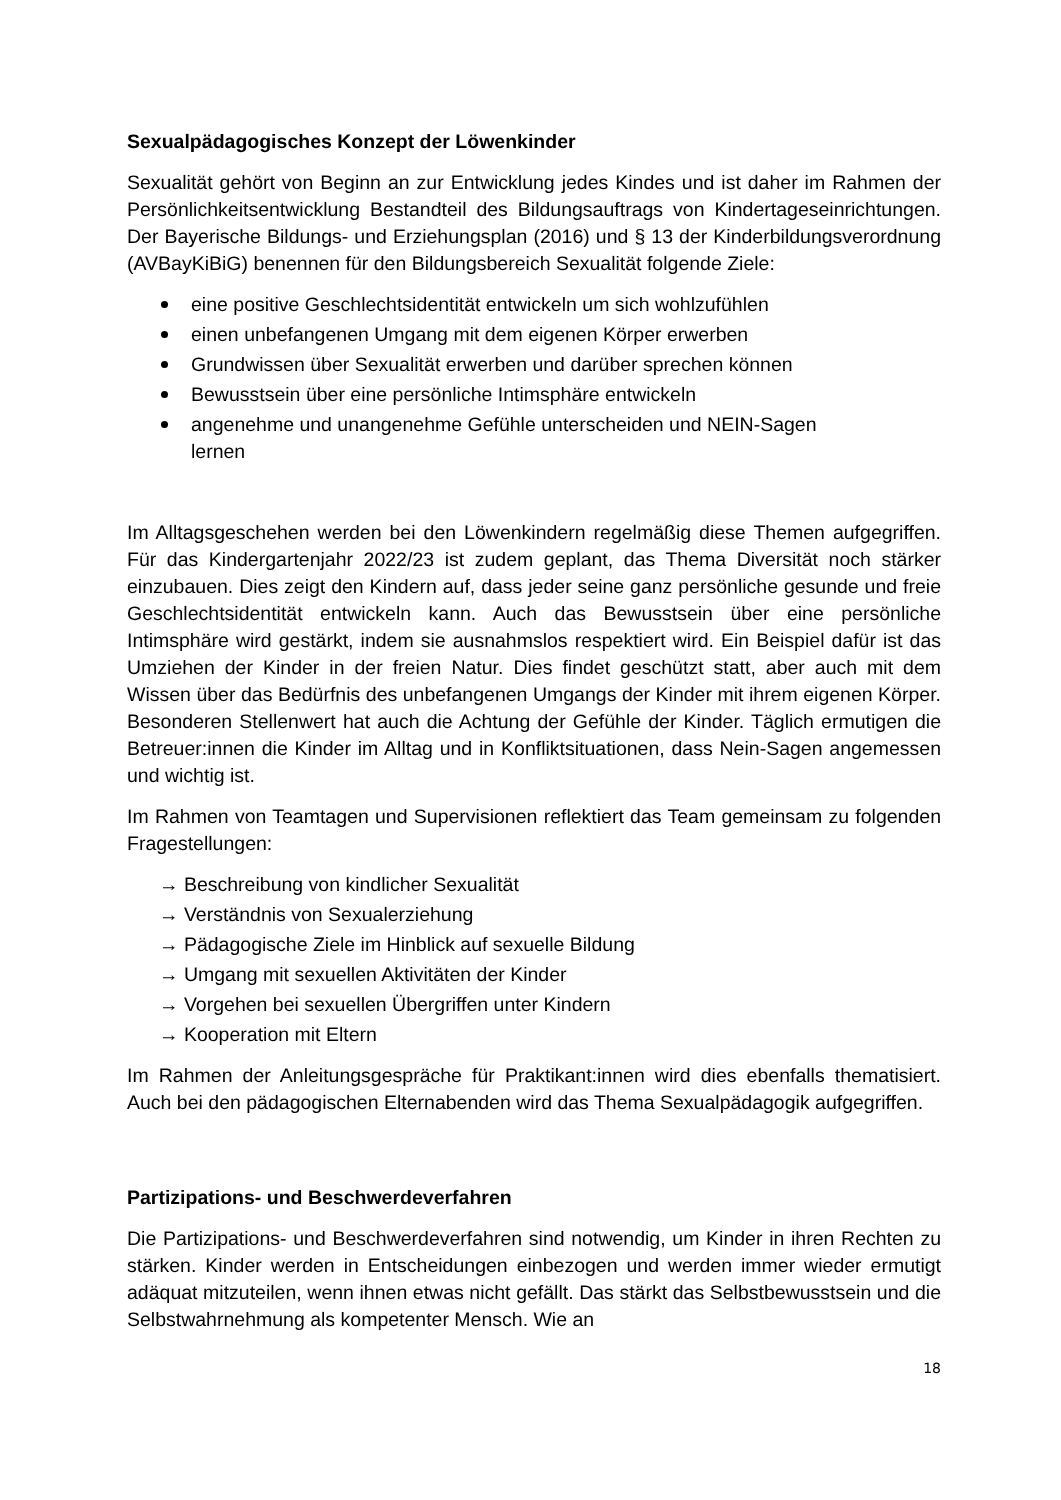Sexualpädagogisches Konzept der Löwenkinder
Sexualität gehört von Beginn an zur Entwicklung jedes Kindes und ist daher im Rahmen der Persönlichkeitsentwicklung Bestandteil des Bildungsauftrags von Kindertageseinrichtungen. Der Bayerische Bildungs- und Erziehungsplan (2016) und § 13 der Kinderbildungsverordnung (AVBayKiBiG) benennen für den Bildungsbereich Sexualität folgende Ziele:
eine positive Geschlechtsidentität entwickeln um sich wohlzufühlen
einen unbefangenen Umgang mit dem eigenen Körper erwerben
Grundwissen über Sexualität erwerben und darüber sprechen können
Bewusstsein über eine persönliche Intimsphäre entwickeln
angenehme und unangenehme Gefühle unterscheiden und NEIN-Sagen
lernen
Im Alltagsgeschehen werden bei den Löwenkindern regelmäßig diese Themen aufgegriffen. Für das Kindergartenjahr 2022/23 ist zudem geplant, das Thema Diversität noch stärker einzubauen. Dies zeigt den Kindern auf, dass jeder seine ganz persönliche gesunde und freie Geschlechtsidentität entwickeln kann. Auch das Bewusstsein über eine persönliche Intimsphäre wird gestärkt, indem sie ausnahmslos respektiert wird. Ein Beispiel dafür ist das Umziehen der Kinder in der freien Natur. Dies findet geschützt statt, aber auch mit dem Wissen über das Bedürfnis des unbefangenen Umgangs der Kinder mit ihrem eigenen Körper. Besonderen Stellenwert hat auch die Achtung der Gefühle der Kinder. Täglich ermutigen die Betreuer:innen die Kinder im Alltag und in Konfliktsituationen, dass Nein-Sagen angemessen und wichtig ist.
Im Rahmen von Teamtagen und Supervisionen reflektiert das Team gemeinsam zu folgenden Fragestellungen:
→ Beschreibung von kindlicher Sexualität
→ Verständnis von Sexualerziehung
→ Pädagogische Ziele im Hinblick auf sexuelle Bildung
→ Umgang mit sexuellen Aktivitäten der Kinder
→ Vorgehen bei sexuellen Übergriffen unter Kindern
→ Kooperation mit Eltern
Im Rahmen der Anleitungsgespräche für Praktikant:innen wird dies ebenfalls thematisiert. Auch bei den pädagogischen Elternabenden wird das Thema Sexualpädagogik aufgegriffen.
Partizipations- und Beschwerdeverfahren
Die Partizipations- und Beschwerdeverfahren sind notwendig, um Kinder in ihren Rechten zu stärken. Kinder werden in Entscheidungen einbezogen und werden immer wieder ermutigt adäquat mitzuteilen, wenn ihnen etwas nicht gefällt. Das stärkt das Selbstbewusstsein und die Selbstwahrnehmung als kompetenter Mensch. Wie an
18